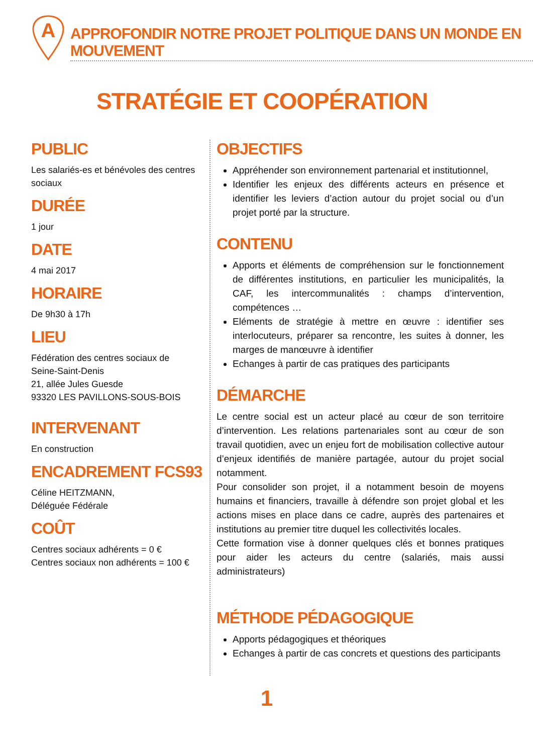A
APPROFONDIR NOTRE PROJET POLITIQUE DANS UN MONDE EN MOUVEMENT
STRATÉGIE ET COOPÉRATION
PUBLIC
Les salariés-es et bénévoles des centres sociaux
DURÉE
1 jour
DATE
4 mai 2017
HORAIRE
De 9h30 à 17h
LIEU
Fédération des centres sociaux de
Seine-Saint-Denis
21, allée Jules Guesde
93320 LES PAVILLONS-SOUS-BOIS
INTERVENANT
En construction
ENCADREMENT FCS93
Céline HEITZMANN,
Déléguée Fédérale
COÛT
Centres sociaux adhérents = 0 €
Centres sociaux non adhérents = 100 €
OBJECTIFS
Appréhender son environnement partenarial et institutionnel,
Identifier les enjeux des différents acteurs en présence et identifier les leviers d’action autour du projet social ou d’un projet porté par la structure.
CONTENU
Apports et éléments de compréhension sur le fonctionnement de différentes institutions, en particulier les municipalités, la CAF, les intercommunalités : champs d’intervention, compétences …
Eléments de stratégie à mettre en œuvre : identifier ses interlocuteurs, préparer sa rencontre, les suites à donner, les marges de manœuvre à identifier
Echanges à partir de cas pratiques des participants
DÉMARCHE
Le centre social est un acteur placé au cœur de son territoire d’intervention. Les relations partenariales sont au cœur de son travail quotidien, avec un enjeu fort de mobilisation collective autour d’enjeux identifiés de manière partagée, autour du projet social notamment.
Pour consolider son projet, il a notamment besoin de moyens humains et financiers, travaille à défendre son projet global et les actions mises en place dans ce cadre, auprès des partenaires et institutions au premier titre duquel les collectivités locales.
Cette formation vise à donner quelques clés et bonnes pratiques pour aider les acteurs du centre (salariés, mais aussi administrateurs)
MÉTHODE PÉDAGOGIQUE
Apports pédagogiques et théoriques
Echanges à partir de cas concrets et questions des participants
1